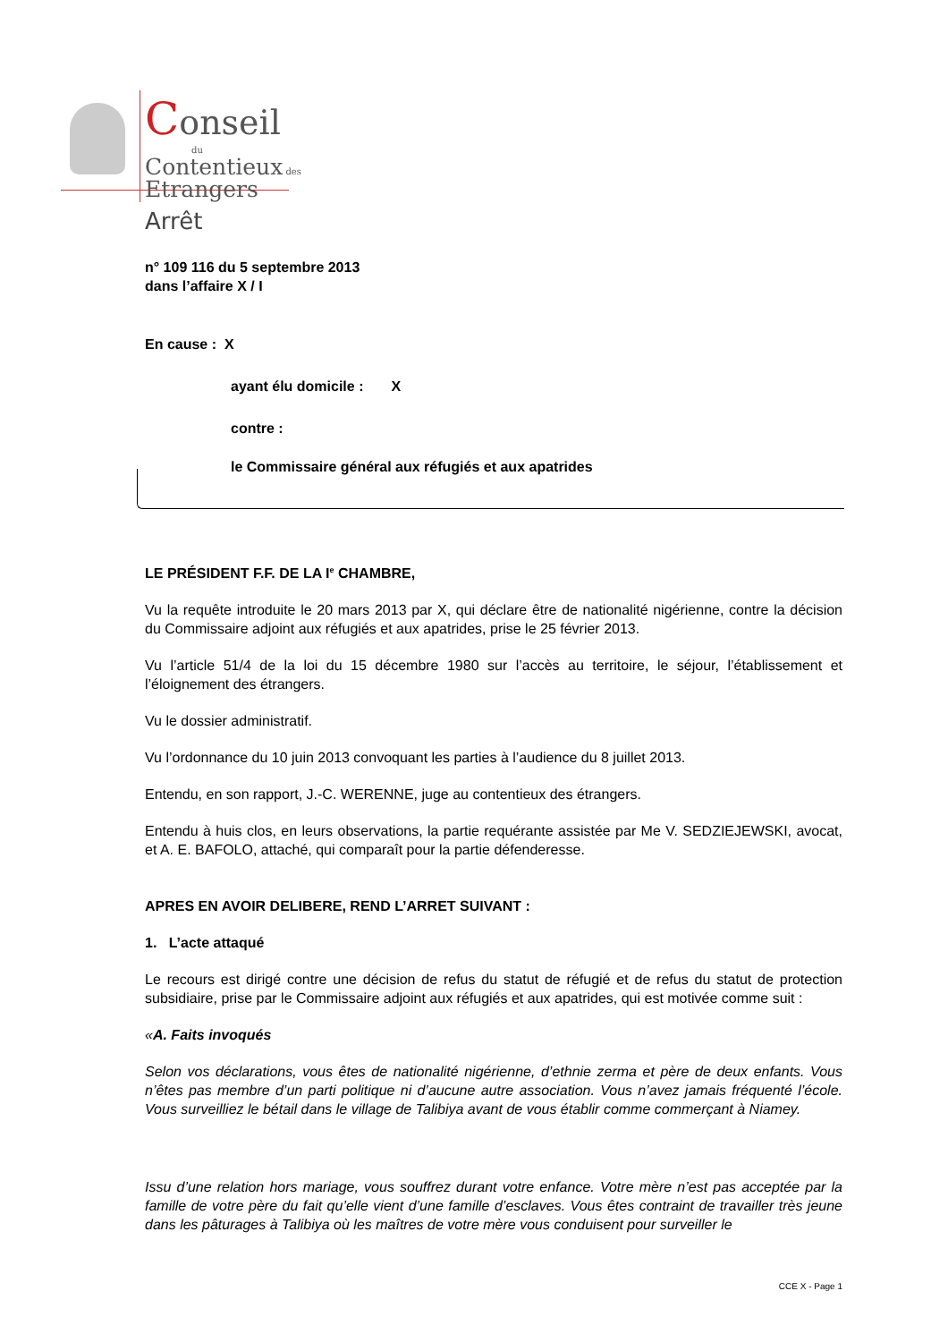Conseil
du
Contentieux des
Etrangers
Arrêt
n° 109 116 du 5 septembre 2013
dans l’affaire X / I
En cause : X
ayant élu domicile : X
contre :
le Commissaire général aux réfugiés et aux apatrides
LE PRÉSIDENT F.F. DE LA I<sup>e</sup> CHAMBRE,
Vu la requête introduite le 20 mars 2013 par X, qui déclare être de nationalité nigérienne, contre la décision du Commissaire adjoint aux réfugiés et aux apatrides, prise le 25 février 2013.
Vu l’article 51/4 de la loi du 15 décembre 1980 sur l’accès au territoire, le séjour, l’établissement et l’éloignement des étrangers.
Vu le dossier administratif.
Vu l’ordonnance du 10 juin 2013 convoquant les parties à l’audience du 8 juillet 2013.
Entendu, en son rapport, J.-C. WERENNE, juge au contentieux des étrangers.
Entendu à huis clos, en leurs observations, la partie requérante assistée par Me V. SEDZIEJEWSKI, avocat, et A. E. BAFOLO, attaché, qui comparaît pour la partie défenderesse.
APRES EN AVOIR DELIBERE, REND L’ARRET SUIVANT :
1. L’acte attaqué
Le recours est dirigé contre une décision de refus du statut de réfugié et de refus du statut de protection subsidiaire, prise par le Commissaire adjoint aux réfugiés et aux apatrides, qui est motivée comme suit :
«A. Faits invoqués
Selon vos déclarations, vous êtes de nationalité nigérienne, d’ethnie zerma et père de deux enfants. Vous n’êtes pas membre d’un parti politique ni d’aucune autre association. Vous n’avez jamais fréquenté l’école. Vous surveilliez le bétail dans le village de Talibiya avant de vous établir comme commerçant à Niamey.
Issu d’une relation hors mariage, vous souffrez durant votre enfance. Votre mère n’est pas acceptée par la famille de votre père du fait qu’elle vient d’une famille d’esclaves. Vous êtes contraint de travailler très jeune dans les pâturages à Talibiya où les maîtres de votre mère vous conduisent pour surveiller le
CCE X - Page 1